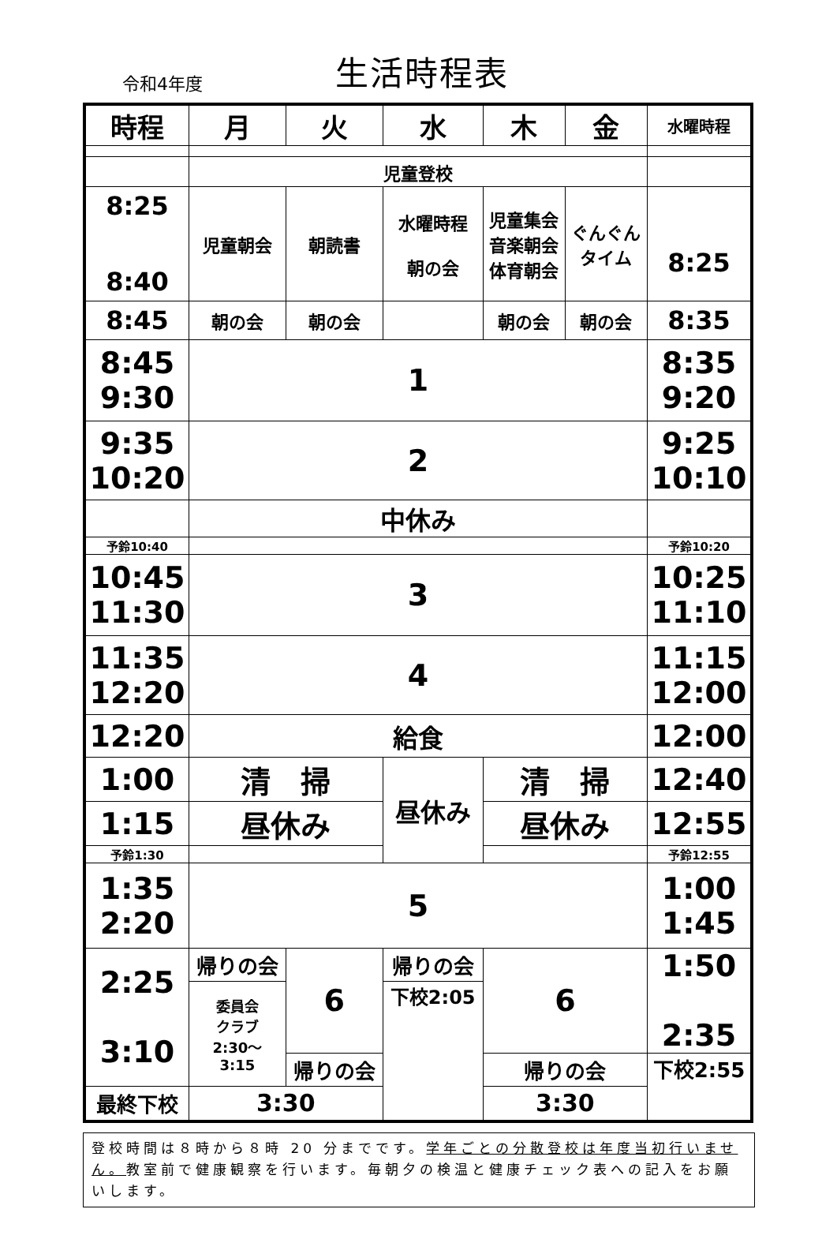令和4年度
生活時程表
| 時程 | 月 | 火 | 水 | 木 | 金 | 水曜時程 |
| --- | --- | --- | --- | --- | --- | --- |
| | 児童登校 | | | | | |
| 8:25 8:40 | 児童朝会 | 朝読書 | 水曜時程 朝の会 | 児童集会 音楽朝会 体育朝会 | ぐんぐん タイム | 8:25 |
| 8:45 | 朝の会 | 朝の会 | | 朝の会 | 朝の会 | 8:35 |
| 8:45 9:30 | 1 | | | | | 8:35 9:20 |
| 9:35 10:20 | 2 | | | | | 9:25 10:10 |
| | 中休み | | | | | |
| 予鈴10:40 | | | | | | 予鈴10:20 |
| 10:45 11:30 | 3 | | | | | 10:25 11:10 |
| 11:35 12:20 | 4 | | | | | 11:15 12:00 |
| 12:20 | 給食 | | | | | 12:00 |
| 1:00 | 清 掃 | | 昼休み | 清 掃 | | 12:40 |
| 1:15 | 昼休み | | | 昼休み | | 12:55 |
| 予鈴1:30 | | | | | | 予鈴12:55 |
| 1:35 2:20 | 5 | | | | | 1:00 1:45 |
| 2:25 3:10 | 帰りの会 | 6 | 帰りの会 | 6 | | 1:50 2:35 |
| | 委員会 クラブ 2:30～ 3:15 | | 下校2:05 | | | |
| | | 帰りの会 | | 帰りの会 | | 下校2:55 |
| 最終下校 | 3:30 | | | 3:30 | | |
登校時間は８時から８時 20 分までです。学年ごとの分散登校は年度当初行いません。教室前で健康観察を行います。毎朝夕の検温と健康チェック表への記入をお願いします。